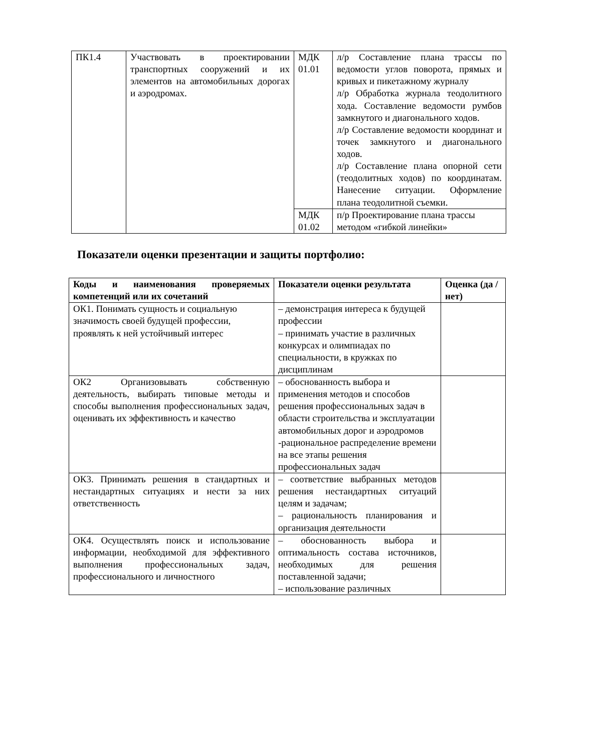| ПК1.4 | Участвовать в проектировании транспортных сооружений и их элементов на автомобильных дорогах и аэродромах. | МДК 01.01 | л/р Составление плана трассы по ведомости углов поворота, прямых и кривых и пикетажному журналу л/р Обработка журнала теодолитного хода. Составление ведомости румбов замкнутого и диагонального ходов. л/р Составление ведомости координат и точек замкнутого и диагонального ходов. л/р Составление плана опорной сети (теодолитных ходов) по координатам. Нанесение ситуации. Оформление плана теодолитной съемки. |
| | | МДК 01.02 | п/р Проектирование плана трассы методом «гибкой линейки» |
Показатели оценки презентации и защиты портфолио:
| Коды и наименования проверяемых компетенций или их сочетаний | Показатели оценки результата | Оценка (да / нет) |
| --- | --- | --- |
| ОК1. Понимать сущность и социальную значимость своей будущей профессии, проявлять к ней устойчивый интерес | – демонстрация интереса к будущей профессии – принимать участие в различных конкурсах и олимпиадах по специальности, в кружках по дисциплинам | |
| ОК2 Организовывать собственную деятельность, выбирать типовые методы и способы выполнения профессиональных задач, оценивать их эффективность и качество | – обоснованность выбора и применения методов и способов решения профессиональных задач в области строительства и эксплуатации автомобильных дорог и аэродромов -рациональное распределение времени на все этапы решения профессиональных задач | |
| ОК3. Принимать решения в стандартных и нестандартных ситуациях и нести за них ответственность | – соответствие выбранных методов решения нестандартных ситуаций целям и задачам; – рациональность планирования и организация деятельности | |
| ОК4. Осуществлять поиск и использование информации, необходимой для эффективного выполнения профессиональных задач, профессионального и личностного | – обоснованность выбора и оптимальность состава источников, необходимых для решения поставленной задачи; – использование различных | |